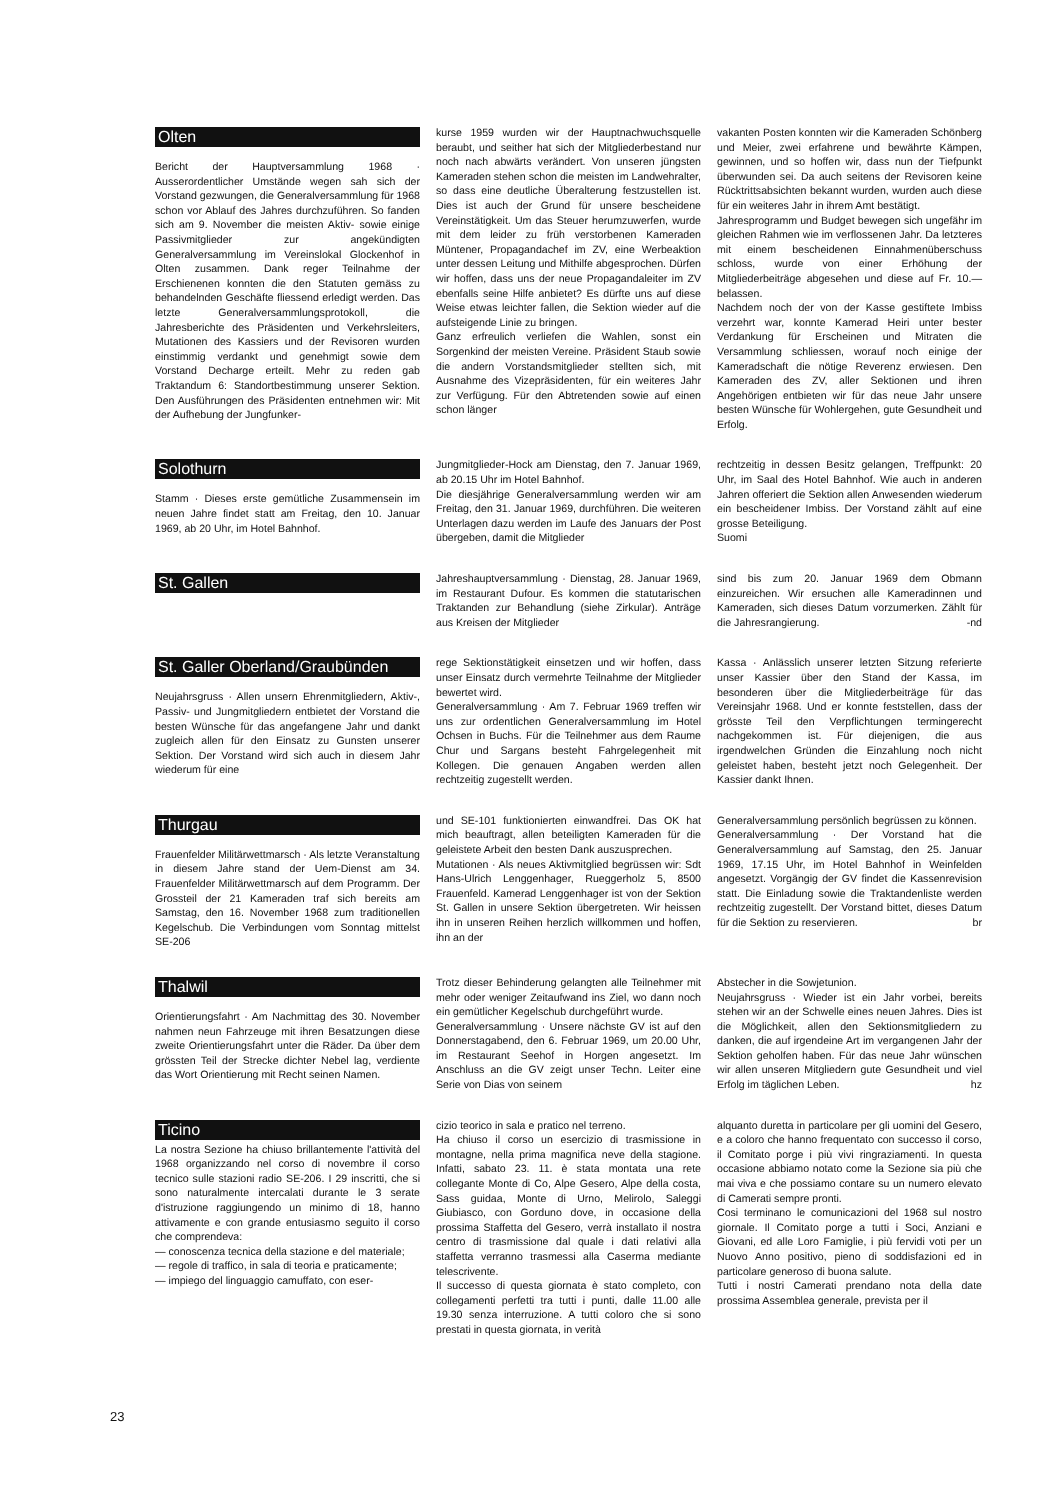Olten
Bericht der Hauptversammlung 1968 · Ausserordentlicher Umstände wegen sah sich der Vorstand gezwungen, die Generalversammlung für 1968 schon vor Ablauf des Jahres durchzuführen. So fanden sich am 9. November die meisten Aktiv- sowie einige Passivmitglieder zur angekündigten Generalversammlung im Vereinslokal Glockenhof in Olten zusammen. Dank reger Teilnahme der Erschienenen konnten die den Statuten gemäss zu behandelnden Geschäfte fliessend erledigt werden. Das letzte Generalversammlungsprotokoll, die Jahresberichte des Präsidenten und Verkehrsleiters, Mutationen des Kassiers und der Revisoren wurden einstimmig verdankt und genehmigt sowie dem Vorstand Decharge erteilt. Mehr zu reden gab Traktandum 6: Standortbestimmung unserer Sektion. Den Ausführungen des Präsidenten entnehmen wir: Mit der Aufhebung der Jungfunker-
kurse 1959 wurden wir der Hauptnachwuchsquelle beraubt, und seither hat sich der Mitgliederbestand nur noch nach abwärts verändert. Von unseren jüngsten Kameraden stehen schon die meisten im Landwehralter, so dass eine deutliche Überalterung festzustellen ist. Dies ist auch der Grund für unsere bescheidene Vereinstätigkeit. Um das Steuer herumzuwerfen, wurde mit dem leider zu früh verstorbenen Kameraden Müntener, Propagandachef im ZV, eine Werbeaktion unter dessen Leitung und Mithilfe abgesprochen. Dürfen wir hoffen, dass uns der neue Propagandaleiter im ZV ebenfalls seine Hilfe anbietet? Es dürfte uns auf diese Weise etwas leichter fallen, die Sektion wieder auf die aufsteigende Linie zu bringen.
Ganz erfreulich verliefen die Wahlen, sonst ein Sorgenkind der meisten Vereine. Präsident Staub sowie die andern Vorstandsmitglieder stellten sich, mit Ausnahme des Vizepräsidenten, für ein weiteres Jahr zur Verfügung. Für den Abtretenden sowie auf einen schon länger
vakanten Posten konnten wir die Kameraden Schönberg und Meier, zwei erfahrene und bewährte Kämpen, gewinnen, und so hoffen wir, dass nun der Tiefpunkt überwunden sei. Da auch seitens der Revisoren keine Rücktrittsabsichten bekannt wurden, wurden auch diese für ein weiteres Jahr in ihrem Amt bestätigt.
Jahresprogramm und Budget bewegen sich ungefähr im gleichen Rahmen wie im verflossenen Jahr. Da letzteres mit einem bescheidenen Einnahmenüberschuss schloss, wurde von einer Erhöhung der Mitgliederbeiträge abgesehen und diese auf Fr. 10.— belassen.
Nachdem noch der von der Kasse gestiftete Imbiss verzehrt war, konnte Kamerad Heiri unter bester Verdankung für Erscheinen und Mitraten die Versammlung schliessen, worauf noch einige der Kameradschaft die nötige Reverenz erwiesen. Den Kameraden des ZV, aller Sektionen und ihren Angehörigen entbieten wir für das neue Jahr unsere besten Wünsche für Wohlergehen, gute Gesundheit und Erfolg.
Solothurn
Stamm · Dieses erste gemütliche Zusammensein im neuen Jahre findet statt am Freitag, den 10. Januar 1969, ab 20 Uhr, im Hotel Bahnhof.
Jungmitglieder-Hock am Dienstag, den 7. Januar 1969, ab 20.15 Uhr im Hotel Bahnhof.
Die diesjährige Generalversammlung werden wir am Freitag, den 31. Januar 1969, durchführen. Die weiteren Unterlagen dazu werden im Laufe des Januars der Post übergeben, damit die Mitglieder
rechtzeitig in dessen Besitz gelangen, Treffpunkt: 20 Uhr, im Saal des Hotel Bahnhof. Wie auch in anderen Jahren offeriert die Sektion allen Anwesenden wiederum ein bescheidener Imbiss. Der Vorstand zählt auf eine grosse Beteiligung.
Suomi
St. Gallen
Jahreshauptversammlung · Dienstag, 28. Januar 1969, im Restaurant Dufour. Es kommen die statutarischen Traktanden zur Behandlung (siehe Zirkular). Anträge aus Kreisen der Mitglieder
sind bis zum 20. Januar 1969 dem Obmann einzureichen. Wir ersuchen alle Kameradinnen und Kameraden, sich dieses Datum vorzumerken. Zählt für die Jahresrangierung. -nd
St. Galler Oberland/Graubünden
Neujahrsgruss · Allen unsern Ehrenmitgliedern, Aktiv-, Passiv- und Jungmitgliedern entbietet der Vorstand die besten Wünsche für das angefangene Jahr und dankt zugleich allen für den Einsatz zu Gunsten unserer Sektion. Der Vorstand wird sich auch in diesem Jahr wiederum für eine
rege Sektionstätigkeit einsetzen und wir hoffen, dass unser Einsatz durch vermehrte Teilnahme der Mitglieder bewertet wird.
Generalversammlung · Am 7. Februar 1969 treffen wir uns zur ordentlichen Generalversammlung im Hotel Ochsen in Buchs. Für die Teilnehmer aus dem Raume Chur und Sargans besteht Fahrgelegenheit mit Kollegen. Die genauen Angaben werden allen rechtzeitig zugestellt werden.
Kassa · Anlässlich unserer letzten Sitzung referierte unser Kassier über den Stand der Kassa, im besonderen über die Mitgliederbeiträge für das Vereinsjahr 1968. Und er konnte feststellen, dass der grösste Teil den Verpflichtungen termingerecht nachgekommen ist. Für diejenigen, die aus irgendwelchen Gründen die Einzahlung noch nicht geleistet haben, besteht jetzt noch Gelegenheit. Der Kassier dankt Ihnen.
Thurgau
Frauenfelder Militärwettmarsch · Als letzte Veranstaltung in diesem Jahre stand der Uem-Dienst am 34. Frauenfelder Militärwettmarsch auf dem Programm. Der Grossteil der 21 Kameraden traf sich bereits am Samstag, den 16. November 1968 zum traditionellen Kegelschub. Die Verbindungen vom Sonntag mittelst SE-206
und SE-101 funktionierten einwandfrei. Das OK hat mich beauftragt, allen beteiligten Kameraden für die geleistete Arbeit den besten Dank auszusprechen.
Mutationen · Als neues Aktivmitglied begrüssen wir: Sdt Hans-Ulrich Lenggenhager, Rueggerholz 5, 8500 Frauenfeld. Kamerad Lenggenhager ist von der Sektion St. Gallen in unsere Sektion übergetreten. Wir heissen ihn in unseren Reihen herzlich willkommen und hoffen, ihn an der
Generalversammlung persönlich begrüssen zu können.
Generalversammlung · Der Vorstand hat die Generalversammlung auf Samstag, den 25. Januar 1969, 17.15 Uhr, im Hotel Bahnhof in Weinfelden angesetzt. Vorgängig der GV findet die Kassenrevision statt. Die Einladung sowie die Traktandenliste werden rechtzeitig zugestellt. Der Vorstand bittet, dieses Datum für die Sektion zu reservieren. br
Thalwil
Orientierungsfahrt · Am Nachmittag des 30. November nahmen neun Fahrzeuge mit ihren Besatzungen diese zweite Orientierungsfahrt unter die Räder. Da über dem grössten Teil der Strecke dichter Nebel lag, verdiente das Wort Orientierung mit Recht seinen Namen.
Trotz dieser Behinderung gelangten alle Teilnehmer mit mehr oder weniger Zeitaufwand ins Ziel, wo dann noch ein gemütlicher Kegelschub durchgeführt wurde.
Generalversammlung · Unsere nächste GV ist auf den Donnerstagabend, den 6. Februar 1969, um 20.00 Uhr, im Restaurant Seehof in Horgen angesetzt. Im Anschluss an die GV zeigt unser Techn. Leiter eine Serie von Dias von seinem
Abstecher in die Sowjetunion.
Neujahrsgruss · Wieder ist ein Jahr vorbei, bereits stehen wir an der Schwelle eines neuen Jahres. Dies ist die Möglichkeit, allen den Sektionsmitgliedern zu danken, die auf irgendeine Art im vergangenen Jahr der Sektion geholfen haben. Für das neue Jahr wünschen wir allen unseren Mitgliedern gute Gesundheit und viel Erfolg im täglichen Leben. hz
Ticino
La nostra Sezione ha chiuso brillantemente l'attività del 1968 organizzando nel corso di novembre il corso tecnico sulle stazioni radio SE-206. I 29 inscritti, che si sono naturalmente intercalati durante le 3 serate d'istruzione raggiungendo un minimo di 18, hanno attivamente e con grande entusiasmo seguito il corso che comprendeva:
— conoscenza tecnica della stazione e del materiale;
— regole di traffico, in sala di teoria e praticamente;
— impiego del linguaggio camuffato, con eser-
cizio teorico in sala e pratico nel terreno.
Ha chiuso il corso un esercizio di trasmissione in montagne, nella prima magnifica neve della stagione. Infatti, sabato 23. 11. è stata montata una rete collegante Monte di Co, Alpe Gesero, Alpe della costa, Sass guidaa, Monte di Urno, Melirolo, Saleggi Giubiasco, con Gorduno dove, in occasione della prossima Staffetta del Gesero, verrà installato il nostra centro di trasmissione dal quale i dati relativi alla staffetta verranno trasmessi alla Caserma mediante telescrivente.
Il successo di questa giornata è stato completo, con collegamenti perfetti tra tutti i punti, dalle 11.00 alle 19.30 senza interruzione. A tutti coloro che si sono prestati in questa giornata, in verità
alquanto duretta in particolare per gli uomini del Gesero, e a coloro che hanno frequentato con successo il corso, il Comitato porge i più vivi ringraziamenti. In questa occasione abbiamo notato come la Sezione sia più che mai viva e che possiamo contare su un numero elevato di Camerati sempre pronti.
Cosi terminano le comunicazioni del 1968 sul nostro giornale. Il Comitato porge a tutti i Soci, Anziani e Giovani, ed alle Loro Famiglie, i più fervidi voti per un Nuovo Anno positivo, pieno di soddisfazioni ed in particolare generoso di buona salute.
Tutti i nostri Camerati prendano nota della date prossima Assemblea generale, prevista per il
23